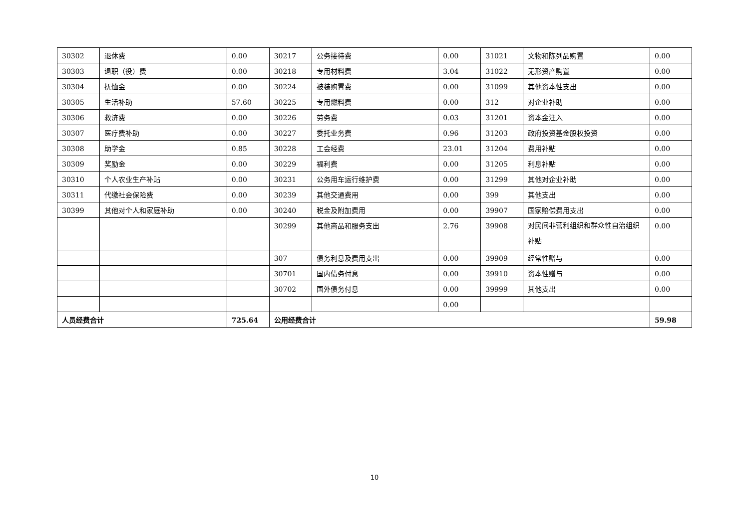| 30302 | 退休费 | 0.00 | 30217 | 公务接待费 | 0.00 | 31021 | 文物和陈列品购置 | 0.00 |
| 30303 | 退职（役）费 | 0.00 | 30218 | 专用材料费 | 3.04 | 31022 | 无形资产购置 | 0.00 |
| 30304 | 抚恤金 | 0.00 | 30224 | 被装购置费 | 0.00 | 31099 | 其他资本性支出 | 0.00 |
| 30305 | 生活补助 | 57.60 | 30225 | 专用燃料费 | 0.00 | 312 | 对企业补助 | 0.00 |
| 30306 | 救济费 | 0.00 | 30226 | 劳务费 | 0.03 | 31201 | 资本金注入 | 0.00 |
| 30307 | 医疗费补助 | 0.00 | 30227 | 委托业务费 | 0.96 | 31203 | 政府投资基金股权投资 | 0.00 |
| 30308 | 助学金 | 0.85 | 30228 | 工会经费 | 23.01 | 31204 | 费用补贴 | 0.00 |
| 30309 | 奖励金 | 0.00 | 30229 | 福利费 | 0.00 | 31205 | 利息补贴 | 0.00 |
| 30310 | 个人农业生产补贴 | 0.00 | 30231 | 公务用车运行维护费 | 0.00 | 31299 | 其他对企业补助 | 0.00 |
| 30311 | 代缴社会保险费 | 0.00 | 30239 | 其他交通费用 | 0.00 | 399 | 其他支出 | 0.00 |
| 30399 | 其他对个人和家庭补助 | 0.00 | 30240 | 税金及附加费用 | 0.00 | 39907 | 国家赔偿费用支出 | 0.00 |
| | | | 30299 | 其他商品和服务支出 | 2.76 | 39908 | 对民间非营利组织和群众性自治组织补贴 | 0.00 |
| | | | 307 | 债务利息及费用支出 | 0.00 | 39909 | 经常性赠与 | 0.00 |
| | | | 30701 | 国内债务付息 | 0.00 | 39910 | 资本性赠与 | 0.00 |
| | | | 30702 | 国外债务付息 | 0.00 | 39999 | 其他支出 | 0.00 |
| | | | | | 0.00 | | | |
| 人员经费合计 | | 725.64 | 公用经费合计 | | | | | 59.98 |
10